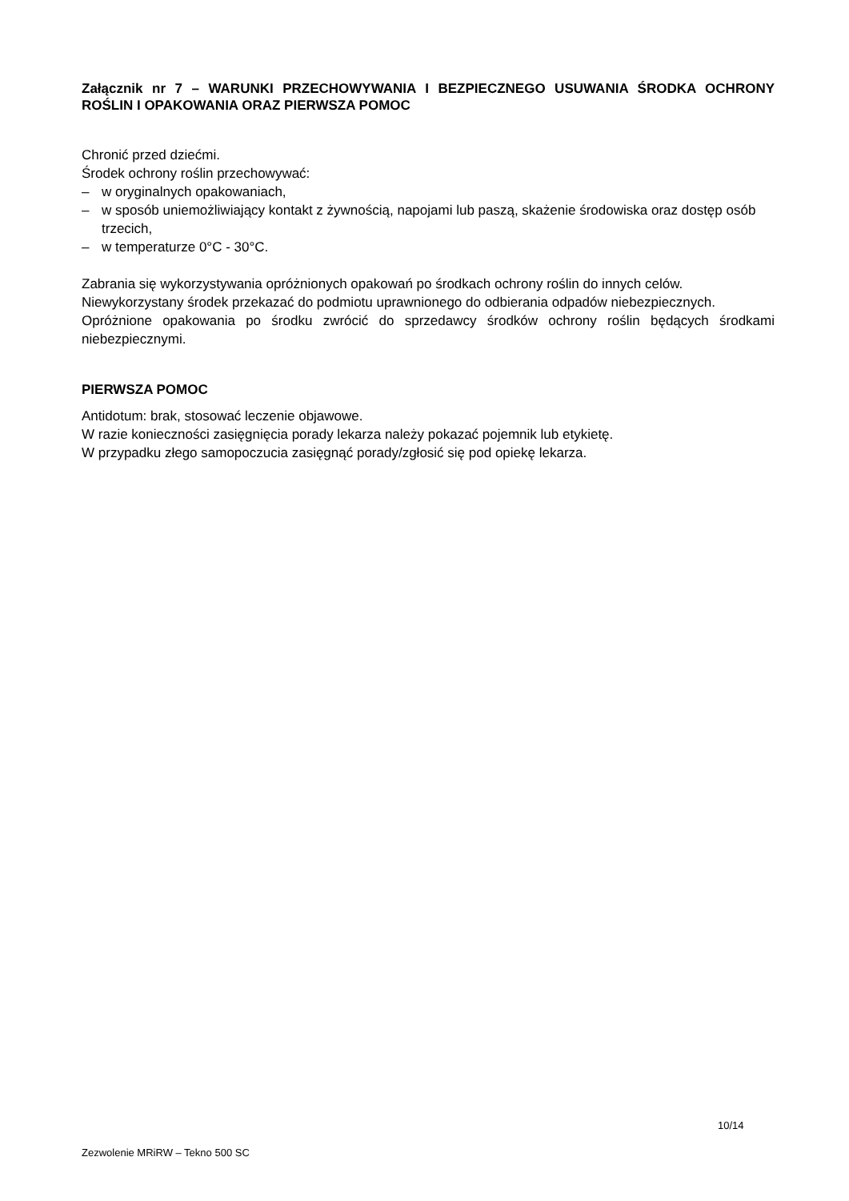Załącznik nr 7 – WARUNKI PRZECHOWYWANIA I BEZPIECZNEGO USUWANIA ŚRODKA OCHRONY ROŚLIN I OPAKOWANIA ORAZ PIERWSZA POMOC
Chronić przed dziećmi.
Środek ochrony roślin przechowywać:
– w oryginalnych opakowaniach,
– w sposób uniemożliwiający kontakt z żywnością, napojami lub paszą, skażenie środowiska oraz dostęp osób trzecich,
– w temperaturze 0°C - 30°C.
Zabrania się wykorzystywania opróżnionych opakowań po środkach ochrony roślin do innych celów.
Niewykorzystany środek przekazać do podmiotu uprawnionego do odbierania odpadów niebezpiecznych.
Opróżnione opakowania po środku zwrócić do sprzedawcy środków ochrony roślin będących środkami niebezpiecznymi.
PIERWSZA POMOC
Antidotum: brak, stosować leczenie objawowe.
W razie konieczności zasięgnięcia porady lekarza należy pokazać pojemnik lub etykietę.
W przypadku złego samopoczucia zasięgnąć porady/zgłosić się pod opiekę lekarza.
10/14
Zezwolenie MRiRW – Tekno 500 SC